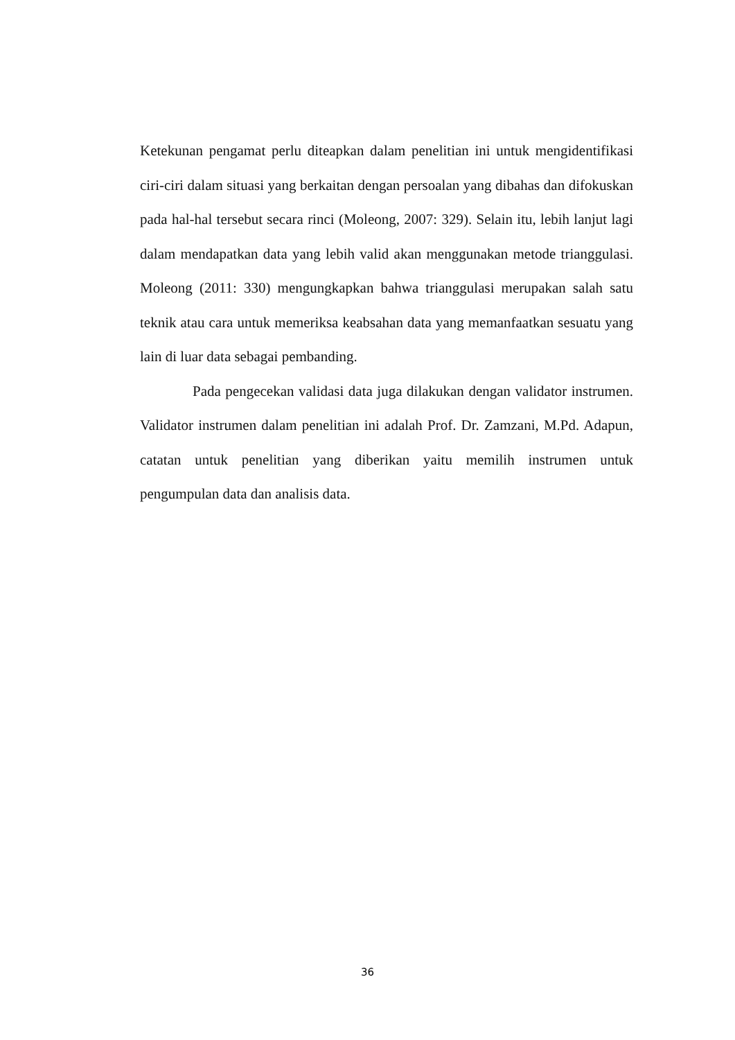Ketekunan pengamat perlu diteapkan dalam penelitian ini untuk mengidentifikasi ciri-ciri dalam situasi yang berkaitan dengan persoalan yang dibahas dan difokuskan pada hal-hal tersebut secara rinci (Moleong, 2007: 329). Selain itu, lebih lanjut lagi dalam mendapatkan data yang lebih valid akan menggunakan metode trianggulasi. Moleong (2011: 330) mengungkapkan bahwa trianggulasi merupakan salah satu teknik atau cara untuk memeriksa keabsahan data yang memanfaatkan sesuatu yang lain di luar data sebagai pembanding.
Pada pengecekan validasi data juga dilakukan dengan validator instrumen. Validator instrumen dalam penelitian ini adalah Prof. Dr. Zamzani, M.Pd. Adapun, catatan untuk penelitian yang diberikan yaitu memilih instrumen untuk pengumpulan data dan analisis data.
36